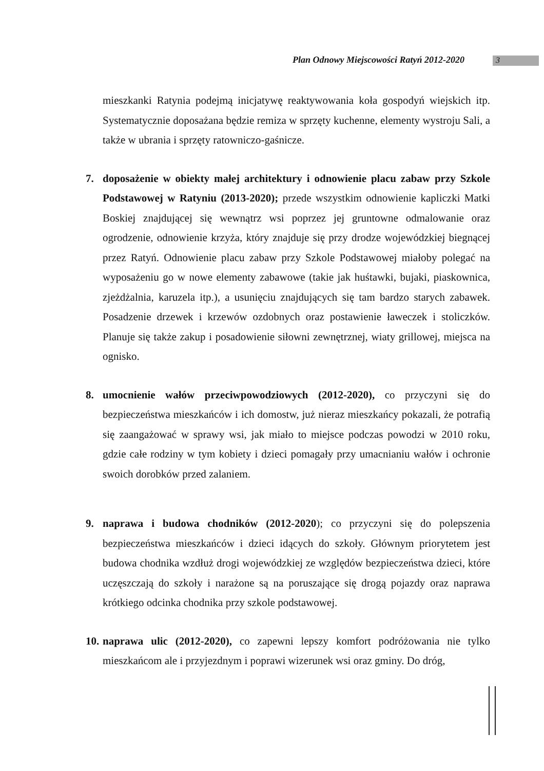Plan Odnowy Miejscowości Ratyń 2012-2020
3
mieszkanki Ratynia podejmą inicjatywę reaktywowania koła gospodyń wiejskich itp. Systematycznie doposażana będzie remiza w sprzęty kuchenne, elementy wystroju Sali, a także w ubrania i sprzęty ratowniczo-gaśnicze.
7. doposażenie w obiekty małej architektury i odnowienie placu zabaw przy Szkole Podstawowej w Ratyniu (2013-2020); przede wszystkim odnowienie kapliczki Matki Boskiej znajdującej się wewnątrz wsi poprzez jej gruntowne odmalowanie oraz ogrodzenie, odnowienie krzyża, który znajduje się przy drodze wojewódzkiej biegnącej przez Ratyń. Odnowienie placu zabaw przy Szkole Podstawowej miałoby polegać na wyposażeniu go w nowe elementy zabawowe (takie jak huśtawki, bujaki, piaskownica, zjeżdżalnia, karuzela itp.), a usunięciu znajdujących się tam bardzo starych zabawek. Posadzenie drzewek i krzewów ozdobnych oraz postawienie ławeczek i stoliczków. Planuje się także zakup i posadowienie siłowni zewnętrznej, wiaty grillowej, miejsca na ognisko.
8. umocnienie wałów przeciwpowodziowych (2012-2020), co przyczyni się do bezpieczeństwa mieszkańców i ich domostw, już nieraz mieszkańcy pokazali, że potrafią się zaangażować w sprawy wsi, jak miało to miejsce podczas powodzi w 2010 roku, gdzie całe rodziny w tym kobiety i dzieci pomagały przy umacnianiu wałów i ochronie swoich dorobków przed zalaniem.
9. naprawa i budowa chodników (2012-2020); co przyczyni się do polepszenia bezpieczeństwa mieszkańców i dzieci idących do szkoły. Głównym priorytetem jest budowa chodnika wzdłuż drogi wojewódzkiej ze względów bezpieczeństwa dzieci, które uczęszczają do szkoły i narażone są na poruszające się drogą pojazdy oraz naprawa krótkiego odcinka chodnika przy szkole podstawowej.
10.
naprawa ulic (2012-2020), co zapewni lepszy komfort podróżowania nie tylko mieszkańcom ale i przyjezdnym i poprawi wizerunek wsi oraz gminy. Do dróg,